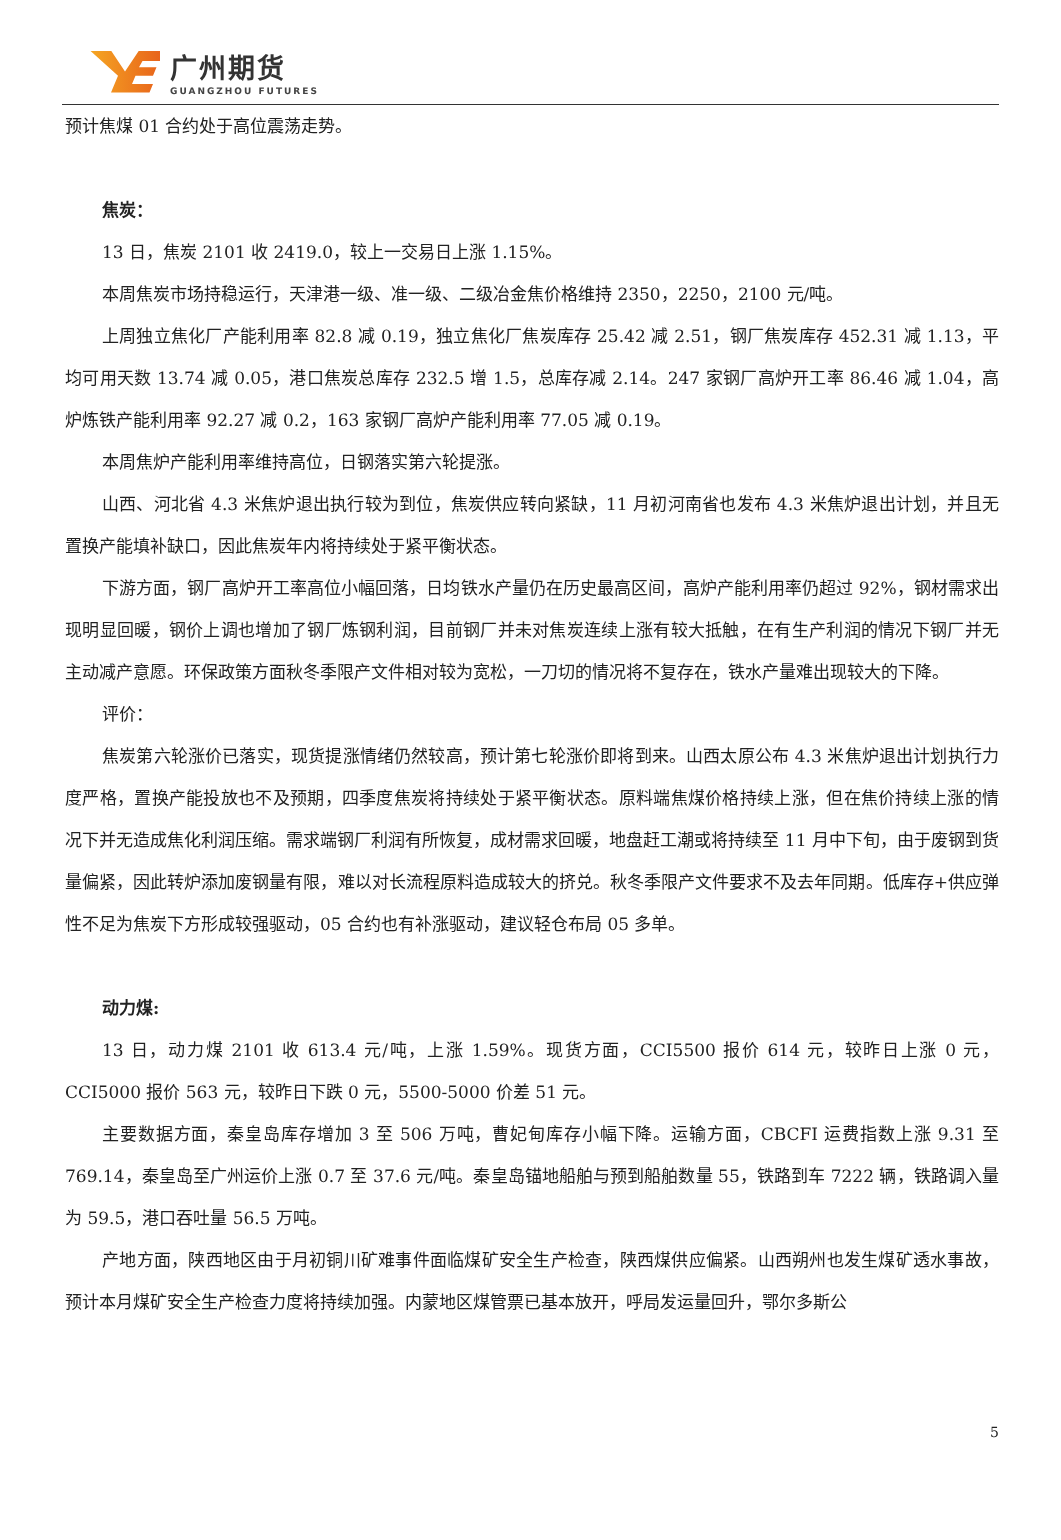广州期货
GUANGZHOU FUTURES
预计焦煤 01 合约处于高位震荡走势。
焦炭：
13 日，焦炭 2101 收 2419.0，较上一交易日上涨 1.15%。
本周焦炭市场持稳运行，天津港一级、准一级、二级冶金焦价格维持 2350，2250，2100 元/吨。
上周独立焦化厂产能利用率 82.8 减 0.19，独立焦化厂焦炭库存 25.42 减 2.51，钢厂焦炭库存 452.31 减 1.13，平均可用天数 13.74 减 0.05，港口焦炭总库存 232.5 增 1.5，总库存减 2.14。247 家钢厂高炉开工率 86.46 减 1.04，高炉炼铁产能利用率 92.27 减 0.2，163 家钢厂高炉产能利用率 77.05 减 0.19。
本周焦炉产能利用率维持高位，日钢落实第六轮提涨。
山西、河北省 4.3 米焦炉退出执行较为到位，焦炭供应转向紧缺，11 月初河南省也发布 4.3 米焦炉退出计划，并且无置换产能填补缺口，因此焦炭年内将持续处于紧平衡状态。
下游方面，钢厂高炉开工率高位小幅回落，日均铁水产量仍在历史最高区间，高炉产能利用率仍超过 92%，钢材需求出现明显回暖，钢价上调也增加了钢厂炼钢利润，目前钢厂并未对焦炭连续上涨有较大抵触，在有生产利润的情况下钢厂并无主动减产意愿。环保政策方面秋冬季限产文件相对较为宽松，一刀切的情况将不复存在，铁水产量难出现较大的下降。
评价：
焦炭第六轮涨价已落实，现货提涨情绪仍然较高，预计第七轮涨价即将到来。山西太原公布 4.3 米焦炉退出计划执行力度严格，置换产能投放也不及预期，四季度焦炭将持续处于紧平衡状态。原料端焦煤价格持续上涨，但在焦价持续上涨的情况下并无造成焦化利润压缩。需求端钢厂利润有所恢复，成材需求回暖，地盘赶工潮或将持续至 11 月中下旬，由于废钢到货量偏紧，因此转炉添加废钢量有限，难以对长流程原料造成较大的挤兑。秋冬季限产文件要求不及去年同期。低库存+供应弹性不足为焦炭下方形成较强驱动，05 合约也有补涨驱动，建议轻仓布局 05 多单。
动力煤:
13 日，动力煤 2101 收 613.4 元/吨，上涨 1.59%。现货方面，CCI5500 报价 614 元，较昨日上涨 0 元，CCI5000 报价 563 元，较昨日下跌 0 元，5500-5000 价差 51 元。
主要数据方面，秦皇岛库存增加 3 至 506 万吨，曹妃甸库存小幅下降。运输方面，CBCFI 运费指数上涨 9.31 至 769.14，秦皇岛至广州运价上涨 0.7 至 37.6 元/吨。秦皇岛锚地船舶与预到船舶数量 55，铁路到车 7222 辆，铁路调入量为 59.5，港口吞吐量 56.5 万吨。
产地方面，陕西地区由于月初铜川矿难事件面临煤矿安全生产检查，陕西煤供应偏紧。山西朔州也发生煤矿透水事故，预计本月煤矿安全生产检查力度将持续加强。内蒙地区煤管票已基本放开，呼局发运量回升，鄂尔多斯公
5